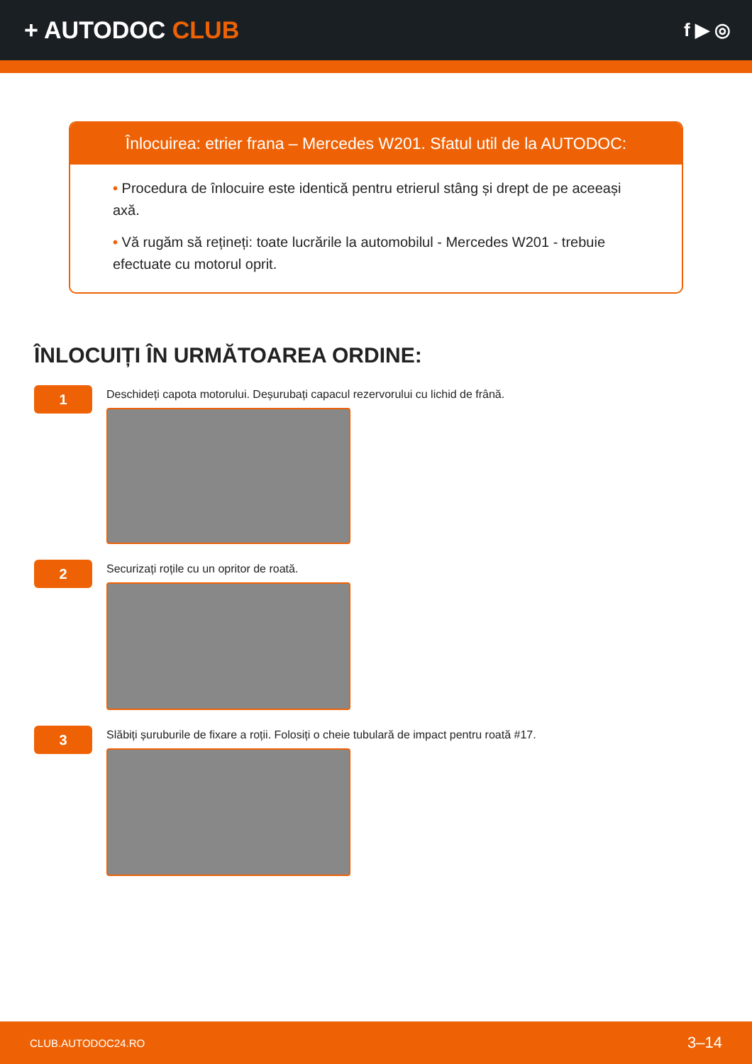+ AUTODOC CLUB
f ▶ ◎
Înlocuirea: etrier frana – Mercedes W201. Sfatul util de la AUTODOC:
• Procedura de înlocuire este identică pentru etrierul stâng și drept de pe aceeași axă.
• Vă rugăm să rețineți: toate lucrările la automobilul - Mercedes W201 - trebuie efectuate cu motorul oprit.
ÎNLOCUIȚI ÎN URMĂTOAREA ORDINE:
1
Deschideți capota motorului. Deșurubați capacul rezervorului cu lichid de frână.
2
Securizați roțile cu un opritor de roată.
3
Slăbiți șuruburile de fixare a roții. Folosiți o cheie tubulară de impact pentru roată #17.
CLUB.AUTODOC24.RO 3–14